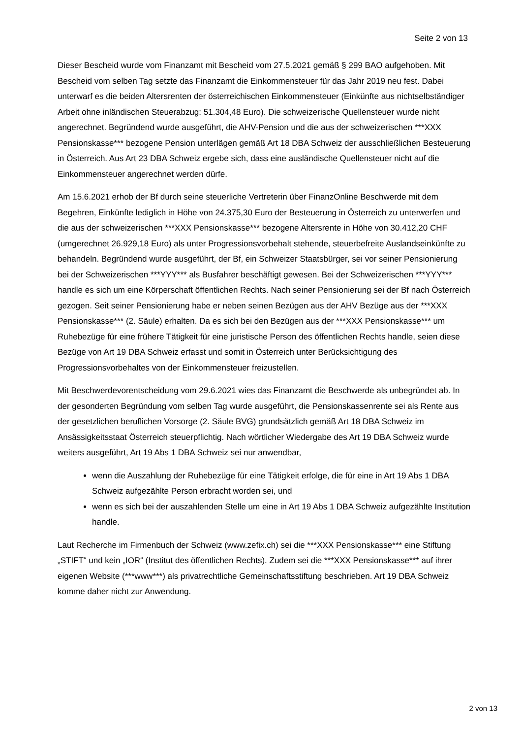Seite 2 von 13
Dieser Bescheid wurde vom Finanzamt mit Bescheid vom 27.5.2021 gemäß § 299 BAO aufgehoben. Mit Bescheid vom selben Tag setzte das Finanzamt die Einkommensteuer für das Jahr 2019 neu fest. Dabei unterwarf es die beiden Altersrenten der österreichischen Einkommensteuer (Einkünfte aus nichtselbständiger Arbeit ohne inländischen Steuerabzug: 51.304,48 Euro). Die schweizerische Quellensteuer wurde nicht angerechnet. Begründend wurde ausgeführt, die AHV-Pension und die aus der schweizerischen ***XXX Pensionskasse*** bezogene Pension unterlägen gemäß Art 18 DBA Schweiz der ausschließlichen Besteuerung in Österreich. Aus Art 23 DBA Schweiz ergebe sich, dass eine ausländische Quellensteuer nicht auf die Einkommensteuer angerechnet werden dürfe.
Am 15.6.2021 erhob der Bf durch seine steuerliche Vertreterin über FinanzOnline Beschwerde mit dem Begehren, Einkünfte lediglich in Höhe von 24.375,30 Euro der Besteuerung in Österreich zu unterwerfen und die aus der schweizerischen ***XXX Pensionskasse*** bezogene Altersrente in Höhe von 30.412,20 CHF (umgerechnet 26.929,18 Euro) als unter Progressionsvorbehalt stehende, steuerbefreite Auslandseinkünfte zu behandeln. Begründend wurde ausgeführt, der Bf, ein Schweizer Staatsbürger, sei vor seiner Pensionierung bei der Schweizerischen ***YYY*** als Busfahrer beschäftigt gewesen. Bei der Schweizerischen ***YYY*** handle es sich um eine Körperschaft öffentlichen Rechts. Nach seiner Pensionierung sei der Bf nach Österreich gezogen. Seit seiner Pensionierung habe er neben seinen Bezügen aus der AHV Bezüge aus der ***XXX Pensionskasse*** (2. Säule) erhalten. Da es sich bei den Bezügen aus der ***XXX Pensionskasse*** um Ruhebezüge für eine frühere Tätigkeit für eine juristische Person des öffentlichen Rechts handle, seien diese Bezüge von Art 19 DBA Schweiz erfasst und somit in Österreich unter Berücksichtigung des Progressionsvorbehaltes von der Einkommensteuer freizustellen.
Mit Beschwerdevorentscheidung vom 29.6.2021 wies das Finanzamt die Beschwerde als unbegründet ab. In der gesonderten Begründung vom selben Tag wurde ausgeführt, die Pensionskassenrente sei als Rente aus der gesetzlichen beruflichen Vorsorge (2. Säule BVG) grundsätzlich gemäß Art 18 DBA Schweiz im Ansässigkeitsstaat Österreich steuerpflichtig. Nach wörtlicher Wiedergabe des Art 19 DBA Schweiz wurde weiters ausgeführt, Art 19 Abs 1 DBA Schweiz sei nur anwendbar,
wenn die Auszahlung der Ruhebezüge für eine Tätigkeit erfolge, die für eine in Art 19 Abs 1 DBA Schweiz aufgezählte Person erbracht worden sei, und
wenn es sich bei der auszahlenden Stelle um eine in Art 19 Abs 1 DBA Schweiz aufgezählte Institution handle.
Laut Recherche im Firmenbuch der Schweiz (www.zefix.ch) sei die ***XXX Pensionskasse*** eine Stiftung „STIFT“ und kein „IOR“ (Institut des öffentlichen Rechts). Zudem sei die ***XXX Pensionskasse*** auf ihrer eigenen Website (***www***) als privatrechtliche Gemeinschaftsstiftung beschrieben. Art 19 DBA Schweiz komme daher nicht zur Anwendung.
2 von 13